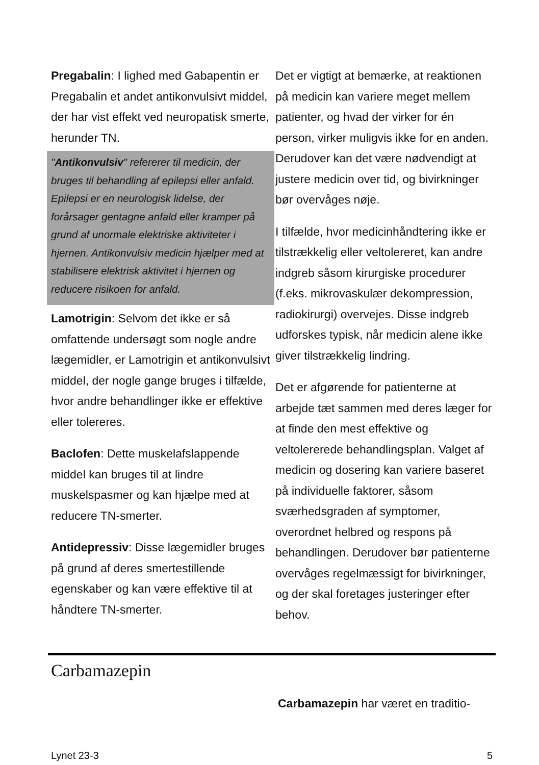Pregabalin: I lighed med Gabapentin er Pregabalin et andet antikonvulsivt middel, der har vist effekt ved neuropatisk smerte, herunder TN.
"Antikonvulsiv" refererer til medicin, der bruges til behandling af epilepsi eller anfald. Epilepsi er en neurologisk lidelse, der forårsager gentagne anfald eller kramper på grund af unormale elektriske aktiviteter i hjernen. Antikonvulsiv medicin hjælper med at stabilisere elektrisk aktivitet i hjernen og reducere risikoen for anfald.
Lamotrigin: Selvom det ikke er så omfattende undersøgt som nogle andre lægemidler, er Lamotrigin et antikonvulsivt middel, der nogle gange bruges i tilfælde, hvor andre behandlinger ikke er effektive eller tolereres.
Baclofen: Dette muskelafslappende middel kan bruges til at lindre muskelspasmer og kan hjælpe med at reducere TN-smerter.
Antidepressiv: Disse lægemidler bruges på grund af deres smertestillende egenskaber og kan være effektive til at håndtere TN-smerter.
Det er vigtigt at bemærke, at reaktionen på medicin kan variere meget mellem patienter, og hvad der virker for én person, virker muligvis ikke for en anden. Derudover kan det være nødvendigt at justere medicin over tid, og bivirkninger bør overvåges nøje.
I tilfælde, hvor medicinhåndtering ikke er tilstrækkelig eller veltolereret, kan andre indgreb såsom kirurgiske procedurer (f.eks. mikrovaskulær dekompression, radiokirurgi) overvejes. Disse indgreb udforskes typisk, når medicin alene ikke giver tilstrækkelig lindring.
Det er afgørende for patienterne at arbejde tæt sammen med deres læger for at finde den mest effektive og veltolererede behandlingsplan. Valget af medicin og dosering kan variere baseret på individuelle faktorer, såsom sværhedsgraden af symptomer, overordnet helbred og respons på behandlingen. Derudover bør patienterne overvåges regelmæssigt for bivirkninger, og der skal foretages justeringer efter behov.
Carbamazepin
Carbamazepin har været en traditio-
Lynet 23-3 5